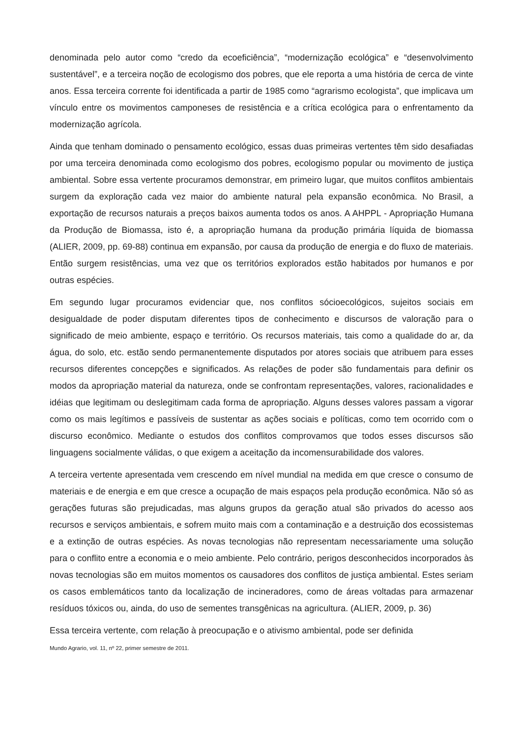denominada pelo autor como “credo da ecoeficiência”, “modernização ecológica” e “desenvolvimento sustentável”, e a terceira noção de ecologismo dos pobres, que ele reporta a uma história de cerca de vinte anos. Essa terceira corrente foi identificada a partir de 1985 como “agrarismo ecologista”, que implicava um vínculo entre os movimentos camponeses de resistência e a crítica ecológica para o enfrentamento da modernização agrícola.
Ainda que tenham dominado o pensamento ecológico, essas duas primeiras vertentes têm sido desafiadas por uma terceira denominada como ecologismo dos pobres, ecologismo popular ou movimento de justiça ambiental. Sobre essa vertente procuramos demonstrar, em primeiro lugar, que muitos conflitos ambientais surgem da exploração cada vez maior do ambiente natural pela expansão econômica. No Brasil, a exportação de recursos naturais a preços baixos aumenta todos os anos. A AHPPL - Apropriação Humana da Produção de Biomassa, isto é, a apropriação humana da produção primária líquida de biomassa (ALIER, 2009, pp. 69-88) continua em expansão, por causa da produção de energia e do fluxo de materiais. Então surgem resistências, uma vez que os territórios explorados estão habitados por humanos e por outras espécies.
Em segundo lugar procuramos evidenciar que, nos conflitos sócioecológicos, sujeitos sociais em desigualdade de poder disputam diferentes tipos de conhecimento e discursos de valoração para o significado de meio ambiente, espaço e território. Os recursos materiais, tais como a qualidade do ar, da água, do solo, etc. estão sendo permanentemente disputados por atores sociais que atribuem para esses recursos diferentes concepções e significados. As relações de poder são fundamentais para definir os modos da apropriação material da natureza, onde se confrontam representações, valores, racionalidades e idéias que legitimam ou deslegitimam cada forma de apropriação. Alguns desses valores passam a vigorar como os mais legítimos e passíveis de sustentar as ações sociais e políticas, como tem ocorrido com o discurso econômico. Mediante o estudos dos conflitos comprovamos que todos esses discursos são linguagens socialmente válidas, o que exigem a aceitação da incomensurabilidade dos valores.
A terceira vertente apresentada vem crescendo em nível mundial na medida em que cresce o consumo de materiais e de energia e em que cresce a ocupação de mais espaços pela produção econômica. Não só as gerações futuras são prejudicadas, mas alguns grupos da geração atual são privados do acesso aos recursos e serviços ambientais, e sofrem muito mais com a contaminação e a destruição dos ecossistemas e a extinção de outras espécies. As novas tecnologias não representam necessariamente uma solução para o conflito entre a economia e o meio ambiente. Pelo contrário, perigos desconhecidos incorporados às novas tecnologias são em muitos momentos os causadores dos conflitos de justiça ambiental. Estes seriam os casos emblemáticos tanto da localização de incineradores, como de áreas voltadas para armazenar resíduos tóxicos ou, ainda, do uso de sementes transgênicas na agricultura. (ALIER, 2009, p. 36)
Essa terceira vertente, com relação à preocupação e o ativismo ambiental, pode ser definida
Mundo Agrario, vol. 11, nº 22, primer semestre de 2011.